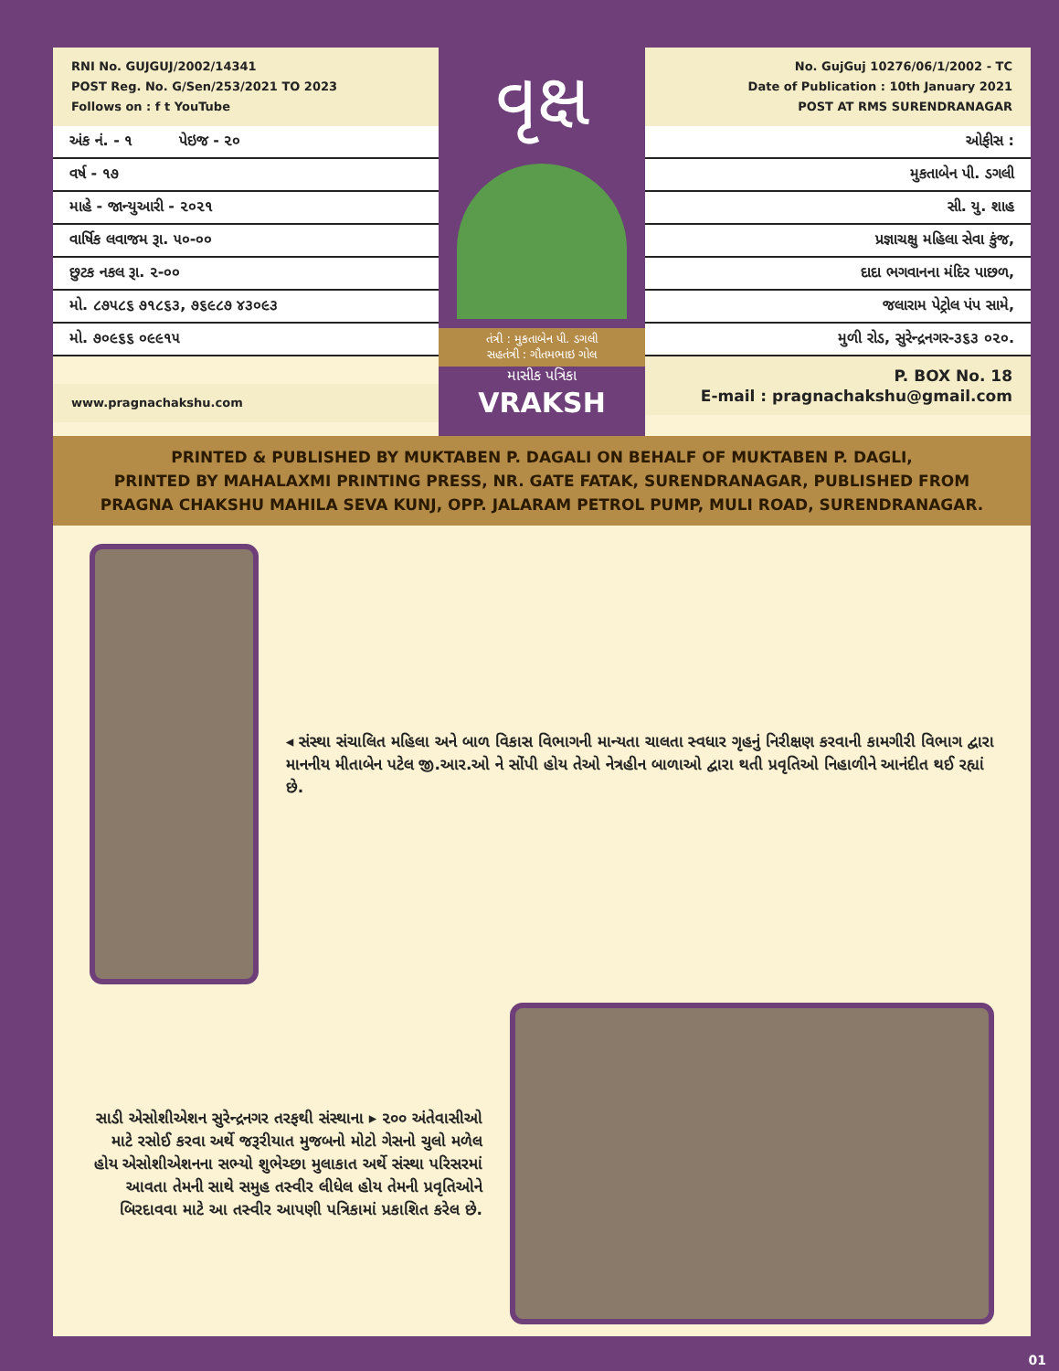RNI No. GUJGUJ/2002/14341
POST Reg. No. G/Sen/253/2021 TO 2023
Follows on : f t YouTube
અંક નં. - ૧ પેઇજ - ૨૦
વર્ષ - ૧૭
માહે - જાન્યુઆરી - ૨૦૨૧
વાર્ષિક લવાજમ રૂા. ૫૦-૦૦
છુટક નકલ રૂા. ૨-૦૦
મો. ૮૭૫૮૬ ૭૧૮૬૩, ૭૬૯૮૭ ૪૩૦૯૩
મો. ૭૦૯૬૬ ૦૯૯૧૫
www.pragnachakshu.com
વૃક્ષ
તંત્રી : મુકતાબેન પી. ડગલી
સહતંત્રી : ગૌતમભાઇ ગોલ
માસીક પત્રિકા
VRAKSH
No. GujGuj 10276/06/1/2002 - TC
Date of Publication : 10th January 2021
POST AT RMS SURENDRANAGAR
ઓફીસ :
મુકતાબેન પી. ડગલી
સી. યુ. શાહ
પ્રજ્ઞાચક્ષુ મહિલા સેવા કુંજ,
દાદા ભગવાનના મંદિર પાછળ,
જલારામ પેટ્રોલ પંપ સામે,
મુળી રોડ, સુરેન્દ્રનગર-૩૬૩ ૦૨૦.
P. BOX No. 18
E-mail : pragnachakshu@gmail.com
PRINTED & PUBLISHED BY MUKTABEN P. DAGALI ON BEHALF OF MUKTABEN P. DAGLI,
PRINTED BY MAHALAXMI PRINTING PRESS, NR. GATE FATAK, SURENDRANAGAR, PUBLISHED FROM
PRAGNA CHAKSHU MAHILA SEVA KUNJ, OPP. JALARAM PETROL PUMP, MULI ROAD, SURENDRANAGAR.
◂ સંસ્થા સંચાલિત મહિલા અને બાળ વિકાસ વિભાગની માન્યતા ચાલતા સ્વધાર ગૃહનું નિરીક્ષણ કરવાની કામગીરી વિભાગ દ્વારા માનનીય મીતાબેન પટેલ જી.આર.ઓ ને સોંપી હોય તેઓ નેત્રહીન બાળાઓ દ્વારા થતી પ્રવૃતિઓ નિહાળીને આનંદીત થઈ રહ્યાં છે.
સાડી એસોશીએશન સુરેન્દ્રનગર તરફથી સંસ્થાના ▸ ૨૦૦ અંતેવાસીઓ માટે રસોઈ કરવા અર્થે જરૂરીયાત મુજબનો મોટો ગેસનો ચુલો મળેલ હોય એસોશીએશનના સભ્યો શુભેચ્છા મુલાકાત અર્થે સંસ્થા પરિસરમાં આવતા તેમની સાથે સમુહ તસ્વીર લીધેલ હોય તેમની પ્રવૃતિઓને બિરદાવવા માટે આ તસ્વીર આપણી પત્રિકામાં પ્રકાશિત કરેલ છે.
01